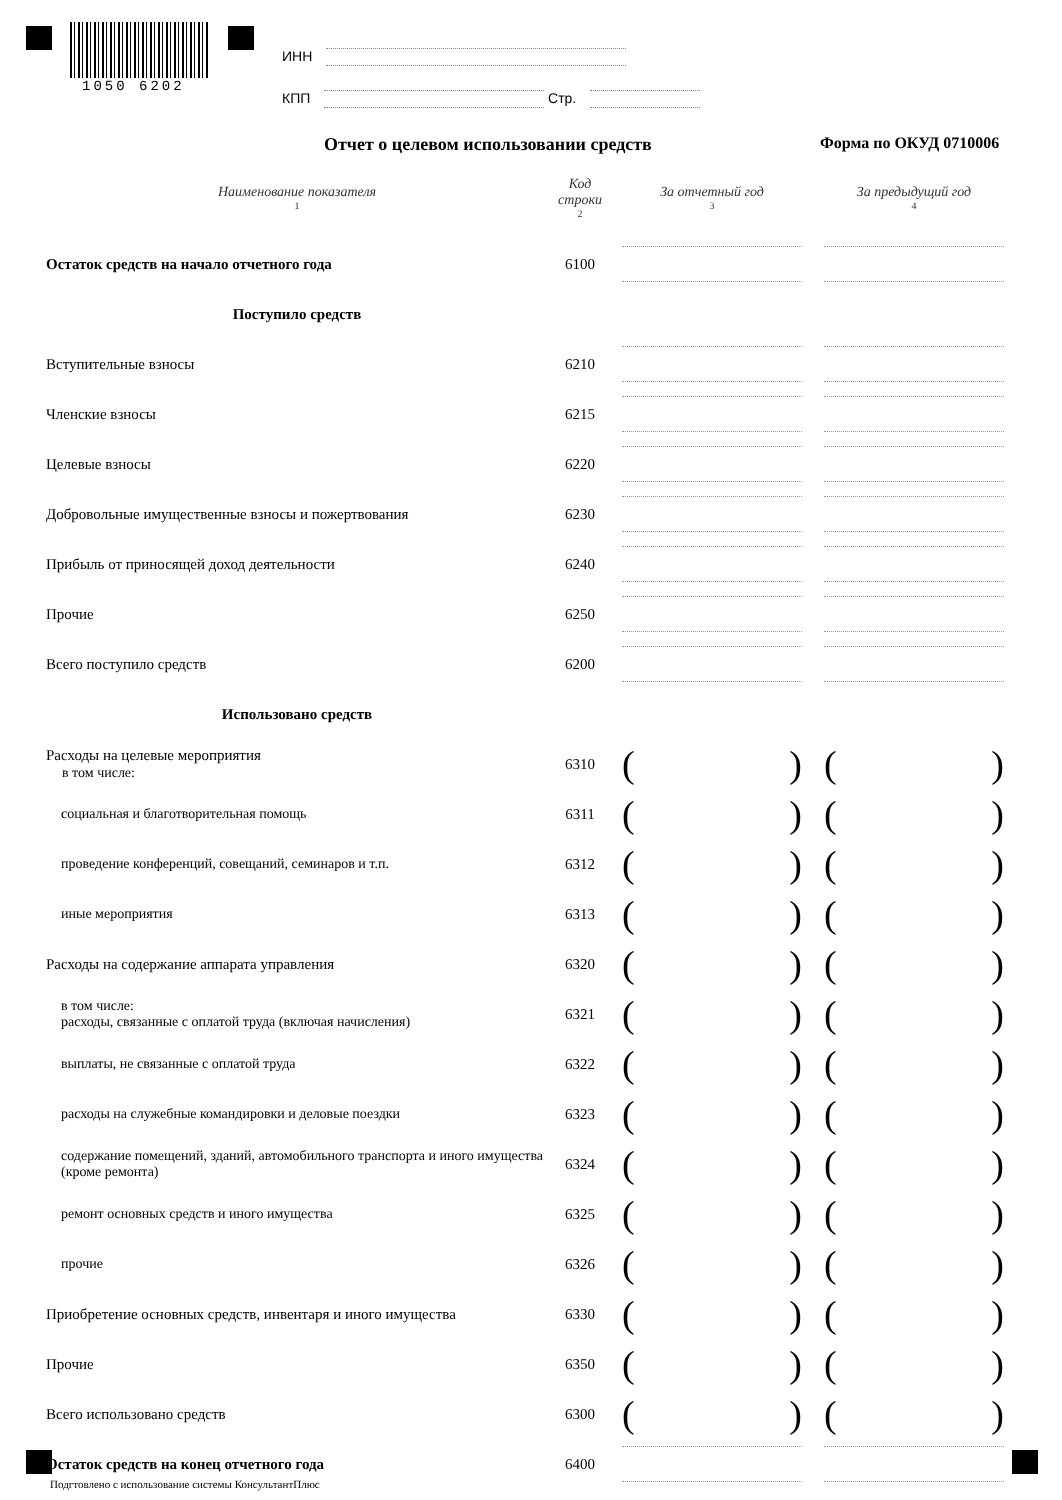1050 6202
ИНН
КПП Стр.
Отчет о целевом использовании средств
Форма по ОКУД 0710006
| Наименование показателя 1 | Код строки 2 | За отчетный год 3 | За предыдущий год 4 |
| --- | --- | --- | --- |
| Остаток средств на начало отчетного года | 6100 | | |
| Поступило средств | | | |
| Вступительные взносы | 6210 | | |
| Членские взносы | 6215 | | |
| Целевые взносы | 6220 | | |
| Добровольные имущественные взносы и пожертвования | 6230 | | |
| Прибыль от приносящей доход деятельности | 6240 | | |
| Прочие | 6250 | | |
| Всего поступило средств | 6200 | | |
| Использовано средств | | | |
| Расходы на целевые мероприятия в том числе: | 6310 | ( ) | ( ) |
| социальная и благотворительная помощь | 6311 | ( ) | ( ) |
| проведение конференций, совещаний, семинаров и т.п. | 6312 | ( ) | ( ) |
| иные мероприятия | 6313 | ( ) | ( ) |
| Расходы на содержание аппарата управления | 6320 | ( ) | ( ) |
| в том числе: расходы, связанные с оплатой труда (включая начисления) | 6321 | ( ) | ( ) |
| выплаты, не связанные с оплатой труда | 6322 | ( ) | ( ) |
| расходы на служебные командировки и деловые поездки | 6323 | ( ) | ( ) |
| содержание помещений, зданий, автомобильного транспорта и иного имущества (кроме ремонта) | 6324 | ( ) | ( ) |
| ремонт основных средств и иного имущества | 6325 | ( ) | ( ) |
| прочие | 6326 | ( ) | ( ) |
| Приобретение основных средств, инвентаря и иного имущества | 6330 | ( ) | ( ) |
| Прочие | 6350 | ( ) | ( ) |
| Всего использовано средств | 6300 | ( ) | ( ) |
| Остаток средств на конец отчетного года | 6400 | | |
Подгтовлено с использование системы КонсультантПлюс